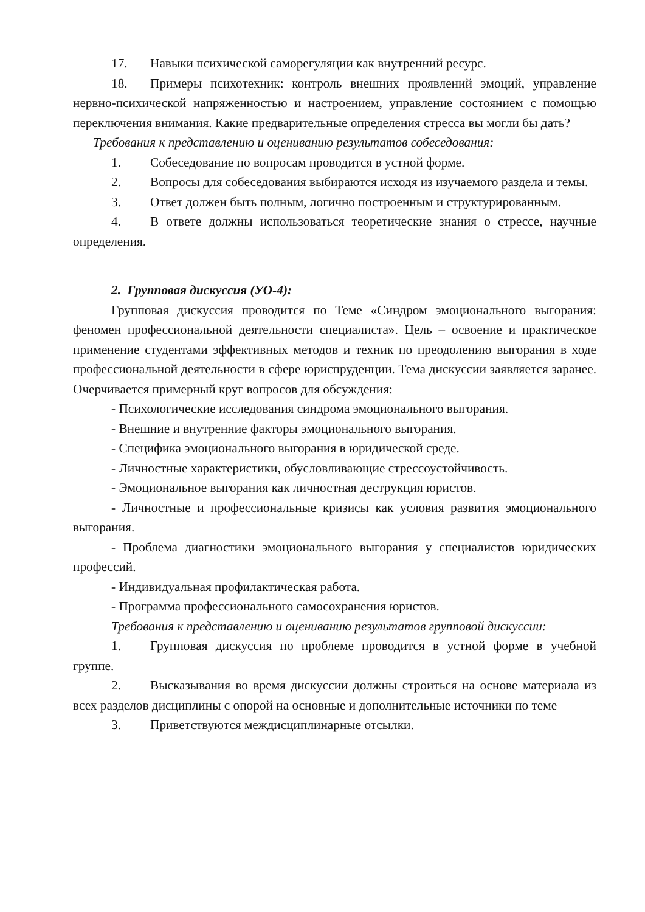17. Навыки психической саморегуляции как внутренний ресурс.
18. Примеры психотехник: контроль внешних проявлений эмоций, управление нервно-психической напряженностью и настроением, управление состоянием с помощью переключения внимания. Какие предварительные определения стресса вы могли бы дать?
Требования к представлению и оцениванию результатов собеседования:
1. Собеседование по вопросам проводится в устной форме.
2. Вопросы для собеседования выбираются исходя из изучаемого раздела и темы.
3. Ответ должен быть полным, логично построенным и структурированным.
4. В ответе должны использоваться теоретические знания о стрессе, научные определения.
2. Групповая дискуссия (УО-4):
Групповая дискуссия проводится по Теме «Синдром эмоционального выгорания: феномен профессиональной деятельности специалиста». Цель – освоение и практическое применение студентами эффективных методов и техник по преодолению выгорания в ходе профессиональной деятельности в сфере юриспруденции. Тема дискуссии заявляется заранее. Очерчивается примерный круг вопросов для обсуждения:
- Психологические исследования синдрома эмоционального выгорания.
- Внешние и внутренние факторы эмоционального выгорания.
- Специфика эмоционального выгорания в юридической среде.
- Личностные характеристики, обусловливающие стрессоустойчивость.
- Эмоциональное выгорания как личностная деструкция юристов.
- Личностные и профессиональные кризисы как условия развития эмоционального выгорания.
- Проблема диагностики эмоционального выгорания у специалистов юридических профессий.
- Индивидуальная профилактическая работа.
- Программа профессионального самосохранения юристов.
Требования к представлению и оцениванию результатов групповой дискуссии:
1. Групповая дискуссия по проблеме проводится в устной форме в учебной группе.
2. Высказывания во время дискуссии должны строиться на основе материала из всех разделов дисциплины с опорой на основные и дополнительные источники по теме
3. Приветствуются междисциплинарные отсылки.